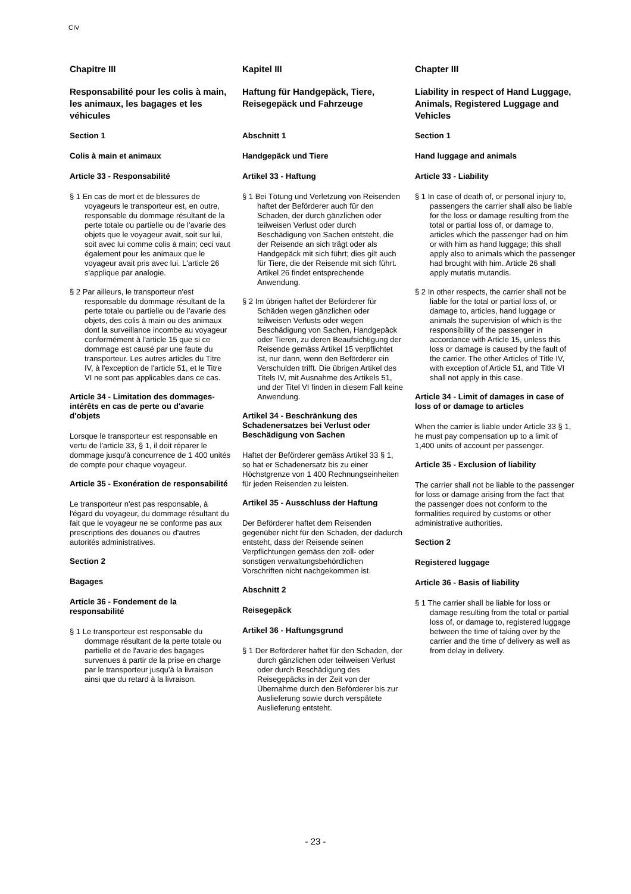CIV
Chapitre III
Responsabilité pour les colis à main, les animaux, les bagages et les véhicules
Section 1
Colis à main et animaux
Article 33 - Responsabilité
§ 1 En cas de mort et de blessures de voyageurs le transporteur est, en outre, responsable du dommage résultant de la perte totale ou partielle ou de l'avarie des objets que le voyageur avait, soit sur lui, soit avec lui comme colis à main; ceci vaut également pour les animaux que le voyageur avait pris avec lui. L'article 26 s'applique par analogie.
§ 2 Par ailleurs, le transporteur n'est responsable du dommage résultant de la perte totale ou partielle ou de l'avarie des objets, des colis à main ou des animaux dont la surveillance incombe au voyageur conformément à l'article 15 que si ce dommage est causé par une faute du transporteur. Les autres articles du Titre IV, à l'exception de l'article 51, et le Titre VI ne sont pas applicables dans ce cas.
Article 34 - Limitation des dommages-intérêts en cas de perte ou d'avarie d'objets
Lorsque le transporteur est responsable en vertu de l'article 33, § 1, il doit réparer le dommage jusqu'à concurrence de 1 400 unités de compte pour chaque voyageur.
Article 35 - Exonération de responsabilité
Le transporteur n'est pas responsable, à l'égard du voyageur, du dommage résultant du fait que le voyageur ne se conforme pas aux prescriptions des douanes ou d'autres autorités administratives.
Section 2
Bagages
Article 36 - Fondement de la responsabilité
§ 1 Le transporteur est responsable du dommage résultant de la perte totale ou partielle et de l'avarie des bagages survenues à partir de la prise en charge par le transporteur jusqu'à la livraison ainsi que du retard à la livraison.
Kapitel III
Haftung für Handgepäck, Tiere, Reisegepäck und Fahrzeuge
Abschnitt 1
Handgepäck und Tiere
Artikel 33 - Haftung
§ 1 Bei Tötung und Verletzung von Reisenden haftet der Beförderer auch für den Schaden, der durch gänzlichen oder teilweisen Verlust oder durch Beschädigung von Sachen entsteht, die der Reisende an sich trägt oder als Handgepäck mit sich führt; dies gilt auch für Tiere, die der Reisende mit sich führt. Artikel 26 findet entsprechende Anwendung.
§ 2 Im übrigen haftet der Beförderer für Schäden wegen gänzlichen oder teilweisen Verlusts oder wegen Beschädigung von Sachen, Handgepäck oder Tieren, zu deren Beaufsichtigung der Reisende gemäss Artikel 15 verpflichtet ist, nur dann, wenn den Beförderer ein Verschulden trifft. Die übrigen Artikel des Titels IV, mit Ausnahme des Artikels 51, und der Titel VI finden in diesem Fall keine Anwendung.
Artikel 34 - Beschränkung des Schadenersatzes bei Verlust oder Beschädigung von Sachen
Haftet der Beförderer gemäss Artikel 33 § 1, so hat er Schadenersatz bis zu einer Höchstgrenze von 1 400 Rechnungseinheiten für jeden Reisenden zu leisten.
Artikel 35 - Ausschluss der Haftung
Der Beförderer haftet dem Reisenden gegenüber nicht für den Schaden, der dadurch entsteht, dass der Reisende seinen Verpflichtungen gemäss den zoll- oder sonstigen verwaltungsbehördlichen Vorschriften nicht nachgekommen ist.
Abschnitt 2
Reisegepäck
Artikel 36 - Haftungsgrund
§ 1 Der Beförderer haftet für den Schaden, der durch gänzlichen oder teilweisen Verlust oder durch Beschädigung des Reisegepäcks in der Zeit von der Übernahme durch den Beförderer bis zur Auslieferung sowie durch verspätete Auslieferung entsteht.
Chapter III
Liability in respect of Hand Luggage, Animals, Registered Luggage and Vehicles
Section 1
Hand luggage and animals
Article 33 - Liability
§ 1 In case of death of, or personal injury to, passengers the carrier shall also be liable for the loss or damage resulting from the total or partial loss of, or damage to, articles which the passenger had on him or with him as hand luggage; this shall apply also to animals which the passenger had brought with him. Article 26 shall apply mutatis mutandis.
§ 2 In other respects, the carrier shall not be liable for the total or partial loss of, or damage to, articles, hand luggage or animals the supervision of which is the responsibility of the passenger in accordance with Article 15, unless this loss or damage is caused by the fault of the carrier. The other Articles of Title IV, with exception of Article 51, and Title VI shall not apply in this case.
Article 34 - Limit of damages in case of loss of or damage to articles
When the carrier is liable under Article 33 § 1, he must pay compensation up to a limit of 1,400 units of account per passenger.
Article 35 - Exclusion of liability
The carrier shall not be liable to the passenger for loss or damage arising from the fact that the passenger does not conform to the formalities required by customs or other administrative authorities.
Section 2
Registered luggage
Article 36 - Basis of liability
§ 1 The carrier shall be liable for loss or damage resulting from the total or partial loss of, or damage to, registered luggage between the time of taking over by the carrier and the time of delivery as well as from delay in delivery.
- 23 -